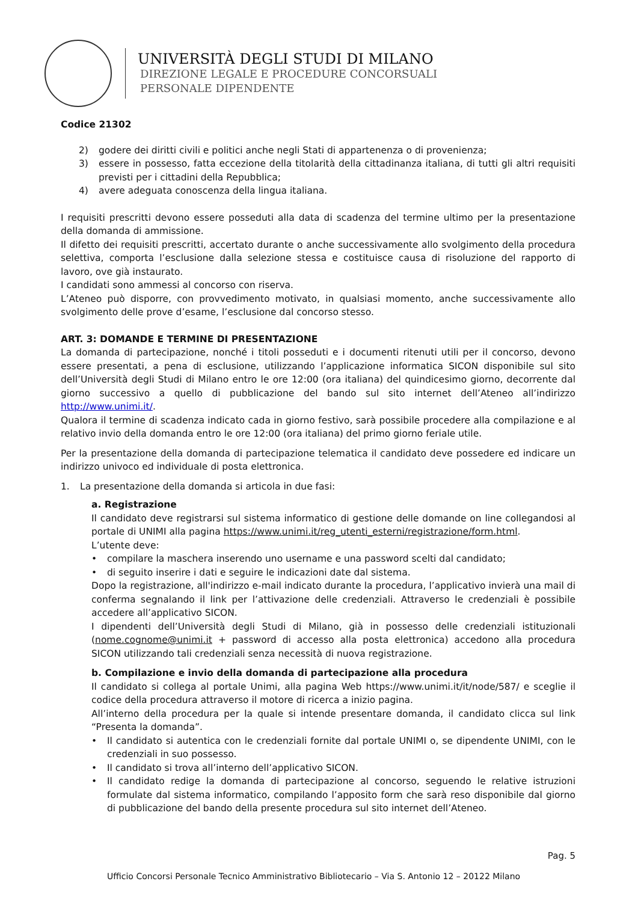UNIVERSITÀ DEGLI STUDI DI MILANO
DIREZIONE LEGALE E PROCEDURE CONCORSUALI
PERSONALE DIPENDENTE
Codice 21302
2) godere dei diritti civili e politici anche negli Stati di appartenenza o di provenienza;
3) essere in possesso, fatta eccezione della titolarità della cittadinanza italiana, di tutti gli altri requisiti previsti per i cittadini della Repubblica;
4) avere adeguata conoscenza della lingua italiana.
I requisiti prescritti devono essere posseduti alla data di scadenza del termine ultimo per la presentazione della domanda di ammissione.
Il difetto dei requisiti prescritti, accertato durante o anche successivamente allo svolgimento della procedura selettiva, comporta l’esclusione dalla selezione stessa e costituisce causa di risoluzione del rapporto di lavoro, ove già instaurato.
I candidati sono ammessi al concorso con riserva.
L’Ateneo può disporre, con provvedimento motivato, in qualsiasi momento, anche successivamente allo svolgimento delle prove d’esame, l’esclusione dal concorso stesso.
ART. 3: DOMANDE E TERMINE DI PRESENTAZIONE
La domanda di partecipazione, nonché i titoli posseduti e i documenti ritenuti utili per il concorso, devono essere presentati, a pena di esclusione, utilizzando l’applicazione informatica SICON disponibile sul sito dell’Università degli Studi di Milano entro le ore 12:00 (ora italiana) del quindicesimo giorno, decorrente dal giorno successivo a quello di pubblicazione del bando sul sito internet dell’Ateneo all’indirizzo http://www.unimi.it/.
Qualora il termine di scadenza indicato cada in giorno festivo, sarà possibile procedere alla compilazione e al relativo invio della domanda entro le ore 12:00 (ora italiana) del primo giorno feriale utile.
Per la presentazione della domanda di partecipazione telematica il candidato deve possedere ed indicare un indirizzo univoco ed individuale di posta elettronica.
1. La presentazione della domanda si articola in due fasi:
a. Registrazione
Il candidato deve registrarsi sul sistema informatico di gestione delle domande on line collegandosi al portale di UNIMI alla pagina https://www.unimi.it/reg_utenti_esterni/registrazione/form.html.
L’utente deve:
• compilare la maschera inserendo uno username e una password scelti dal candidato;
• di seguito inserire i dati e seguire le indicazioni date dal sistema.
Dopo la registrazione, all'indirizzo e-mail indicato durante la procedura, l’applicativo invierà una mail di conferma segnalando il link per l’attivazione delle credenziali. Attraverso le credenziali è possibile accedere all’applicativo SICON.
I dipendenti dell’Università degli Studi di Milano, già in possesso delle credenziali istituzionali (nome.cognome@unimi.it + password di accesso alla posta elettronica) accedono alla procedura SICON utilizzando tali credenziali senza necessità di nuova registrazione.
b. Compilazione e invio della domanda di partecipazione alla procedura
Il candidato si collega al portale Unimi, alla pagina Web https://www.unimi.it/it/node/587/ e sceglie il codice della procedura attraverso il motore di ricerca a inizio pagina.
All’interno della procedura per la quale si intende presentare domanda, il candidato clicca sul link “Presenta la domanda”.
• Il candidato si autentica con le credenziali fornite dal portale UNIMI o, se dipendente UNIMI, con le credenziali in suo possesso.
• Il candidato si trova all’interno dell’applicativo SICON.
• Il candidato redige la domanda di partecipazione al concorso, seguendo le relative istruzioni formulate dal sistema informatico, compilando l’apposito form che sarà reso disponibile dal giorno di pubblicazione del bando della presente procedura sul sito internet dell’Ateneo.
Pag. 5
Ufficio Concorsi Personale Tecnico Amministrativo Bibliotecario – Via S. Antonio 12 – 20122 Milano